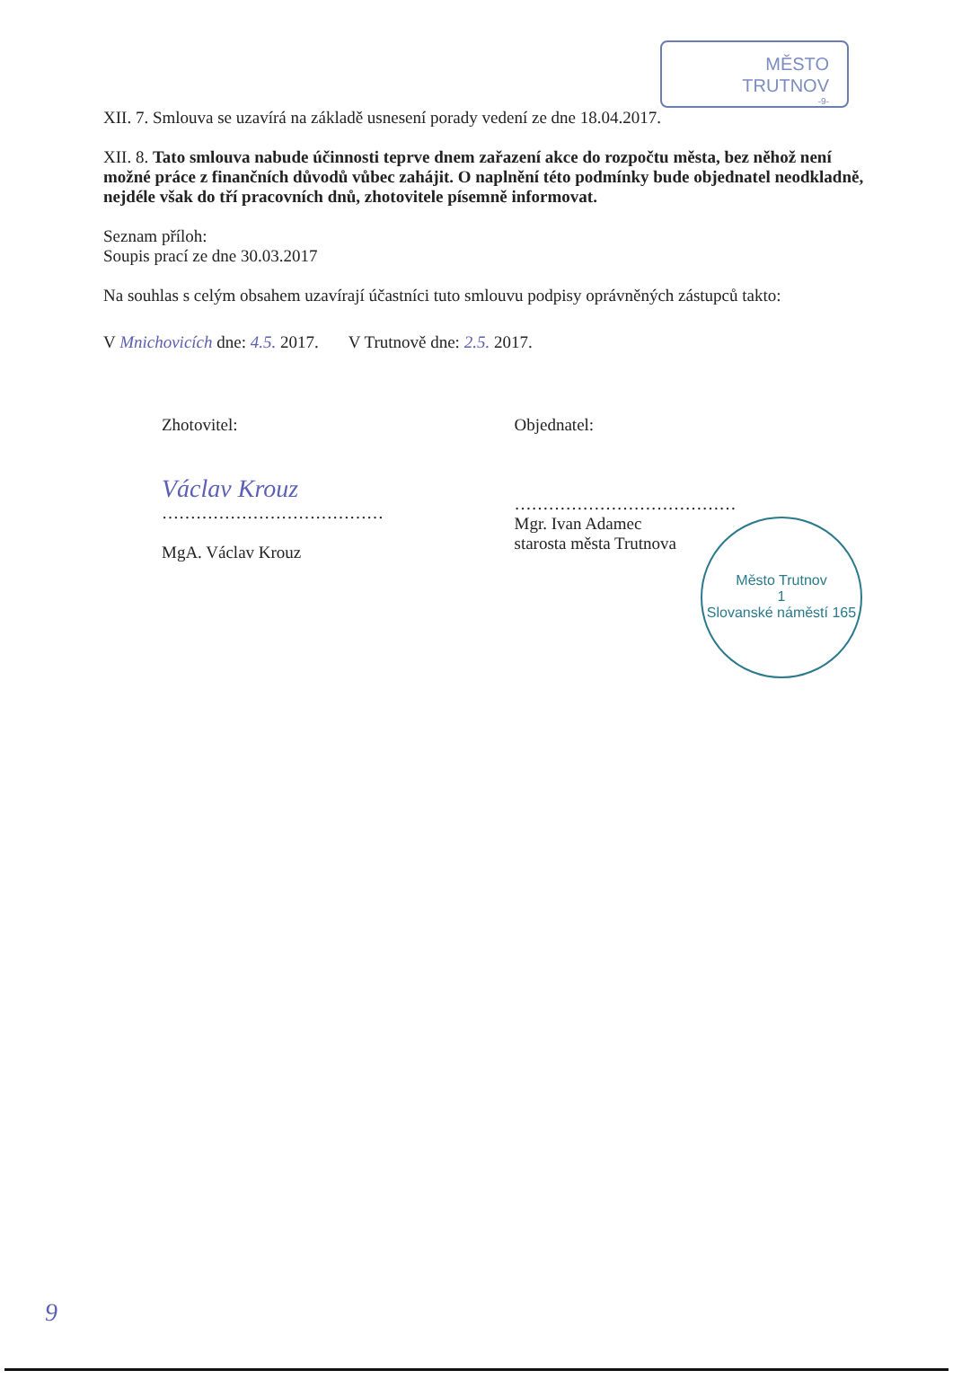MĚSTO
TRUTNOV
-9-
XII. 7. Smlouva se uzavírá na základě usnesení porady vedení ze dne 18.04.2017.
XII. 8. Tato smlouva nabude účinnosti teprve dnem zařazení akce do rozpočtu města, bez něhož není možné práce z finančních důvodů vůbec zahájit. O naplnění této podmínky bude objednatel neodkladně, nejdéle však do tří pracovních dnů, zhotovitele písemně informovat.
Seznam příloh:
Soupis prací ze dne 30.03.2017
Na souhlas s celým obsahem uzavírají účastníci tuto smlouvu podpisy oprávněných zástupců takto:
V Mnichovicích dne: 4.5. 2017. V Trutnově dne: 2.5. 2017.
Zhotovitel:
Václav Krouz
…………………………………
MgA. Václav Krouz
Objednatel:
…………………………………
Mgr. Ivan Adamec
starosta města Trutnova
Město Trutnov
1
Slovanské náměstí 165
9